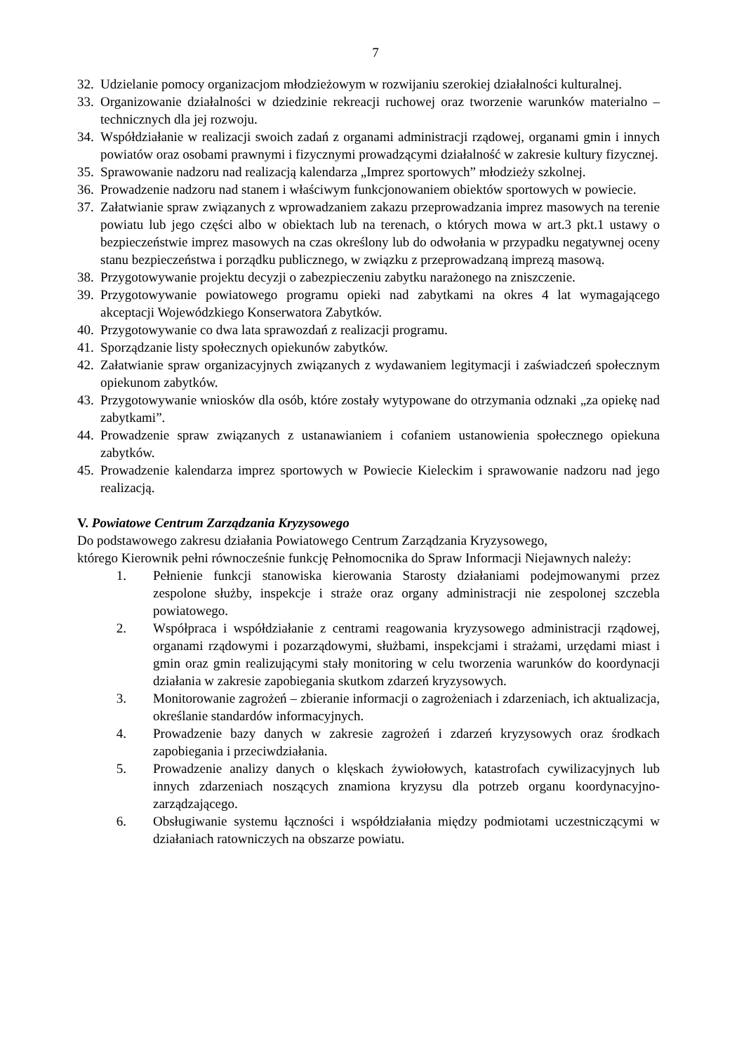7
32. Udzielanie pomocy organizacjom młodzieżowym w rozwijaniu szerokiej działalności kulturalnej.
33. Organizowanie działalności w dziedzinie rekreacji ruchowej oraz tworzenie warunków materialno – technicznych dla jej rozwoju.
34. Współdziałanie w realizacji swoich zadań z organami administracji rządowej, organami gmin i innych powiatów oraz osobami prawnymi i fizycznymi prowadzącymi działalność w zakresie kultury fizycznej.
35. Sprawowanie nadzoru nad realizacją kalendarza „Imprez sportowych” młodzieży szkolnej.
36. Prowadzenie nadzoru nad stanem i właściwym funkcjonowaniem obiektów sportowych w powiecie.
37. Załatwianie spraw związanych z wprowadzaniem zakazu przeprowadzania imprez masowych na terenie powiatu lub jego części albo w obiektach lub na terenach, o których mowa w art.3 pkt.1 ustawy o bezpieczeństwie imprez masowych na czas określony lub do odwołania w przypadku negatywnej oceny stanu bezpieczeństwa i porządku publicznego, w związku z przeprowadzaną imprezą masową.
38. Przygotowywanie projektu decyzji o zabezpieczeniu zabytku narażonego na zniszczenie.
39. Przygotowywanie powiatowego programu opieki nad zabytkami na okres 4 lat wymagającego akceptacji Wojewódzkiego Konserwatora Zabytków.
40. Przygotowywanie co dwa lata sprawozdań z realizacji programu.
41. Sporządzanie listy społecznych opiekunów zabytków.
42. Załatwianie spraw organizacyjnych związanych z wydawaniem legitymacji i zaświadczeń społecznym opiekunom zabytków.
43. Przygotowywanie wniosków dla osób, które zostały wytypowane do otrzymania odznaki „za opiekę nad zabytkami”.
44. Prowadzenie spraw związanych z ustanawianiem i cofaniem ustanowienia społecznego opiekuna zabytków.
45. Prowadzenie kalendarza imprez sportowych w Powiecie Kieleckim i sprawowanie nadzoru nad jego realizacją.
V. Powiatowe Centrum Zarządzania Kryzysowego
Do podstawowego zakresu działania Powiatowego Centrum Zarządzania Kryzysowego,
którego Kierownik pełni równocześnie funkcję Pełnomocnika do Spraw Informacji Niejawnych należy:
1. Pełnienie funkcji stanowiska kierowania Starosty działaniami podejmowanymi przez zespolone służby, inspekcje i straże oraz organy administracji nie zespolonej szczebla powiatowego.
2. Współpraca i współdziałanie z centrami reagowania kryzysowego administracji rządowej, organami rządowymi i pozarządowymi, służbami, inspekcjami i strażami, urzędami miast i gmin oraz gmin realizującymi stały monitoring w celu tworzenia warunków do koordynacji działania w zakresie zapobiegania skutkom zdarzeń kryzysowych.
3. Monitorowanie zagrożeń – zbieranie informacji o zagrożeniach i zdarzeniach, ich aktualizacja, określanie standardów informacyjnych.
4. Prowadzenie bazy danych w zakresie zagrożeń i zdarzeń kryzysowych oraz środkach zapobiegania i przeciwdziałania.
5. Prowadzenie analizy danych o klęskach żywiołowych, katastrofach cywilizacyjnych lub innych zdarzeniach noszących znamiona kryzysu dla potrzeb organu koordynacyjno-zarządzającego.
6. Obsługiwanie systemu łączności i współdziałania między podmiotami uczestniczącymi w działaniach ratowniczych na obszarze powiatu.